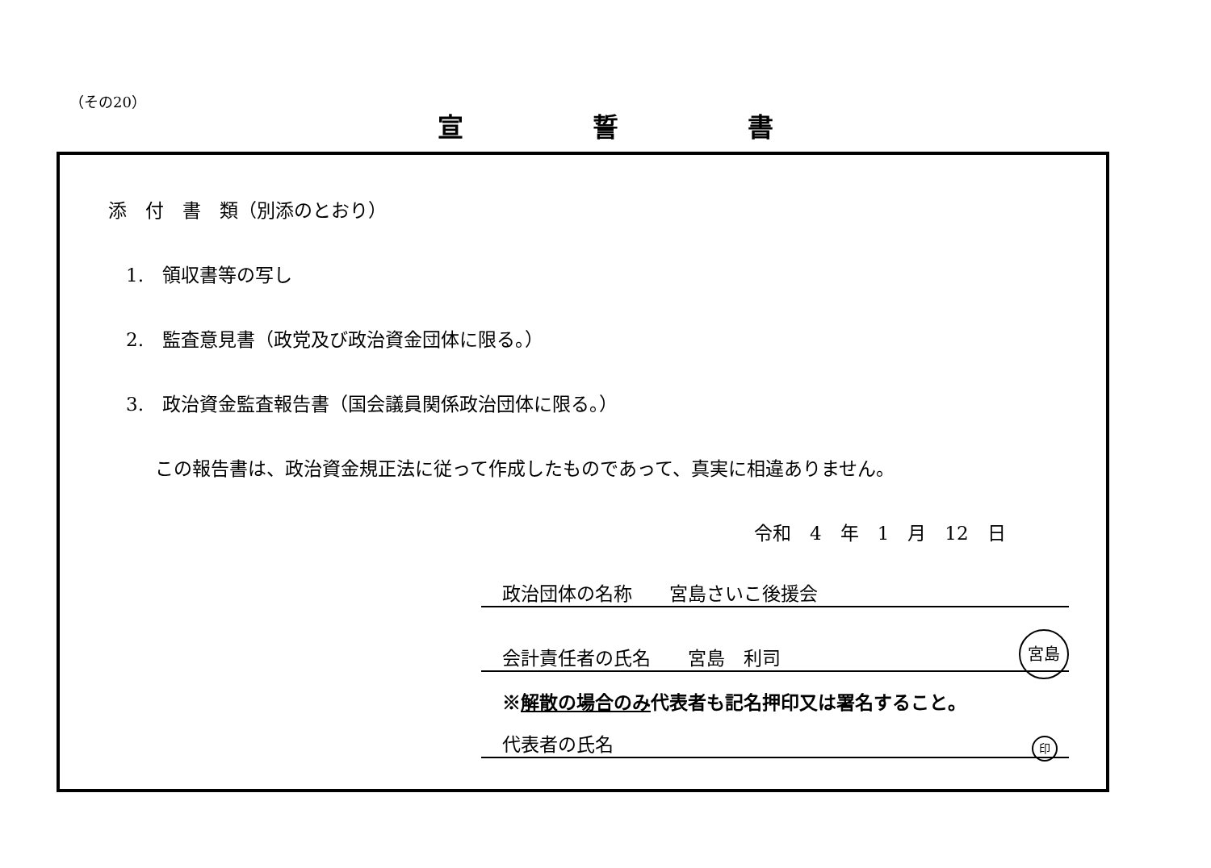（その20）
宣誓書
添　付　書　類（別添のとおり）
1.　領収書等の写し
2.　監査意見書（政党及び政治資金団体に限る。）
3.　政治資金監査報告書（国会議員関係政治団体に限る。）
この報告書は、政治資金規正法に従って作成したものであって、真実に相違ありません。
令和　4　年　1　月　12　日
政治団体の名称　　宮島さいこ後援会
会計責任者の氏名　　宮島　利司
宮島
※解散の場合のみ代表者も記名押印又は署名すること。
代表者の氏名 印